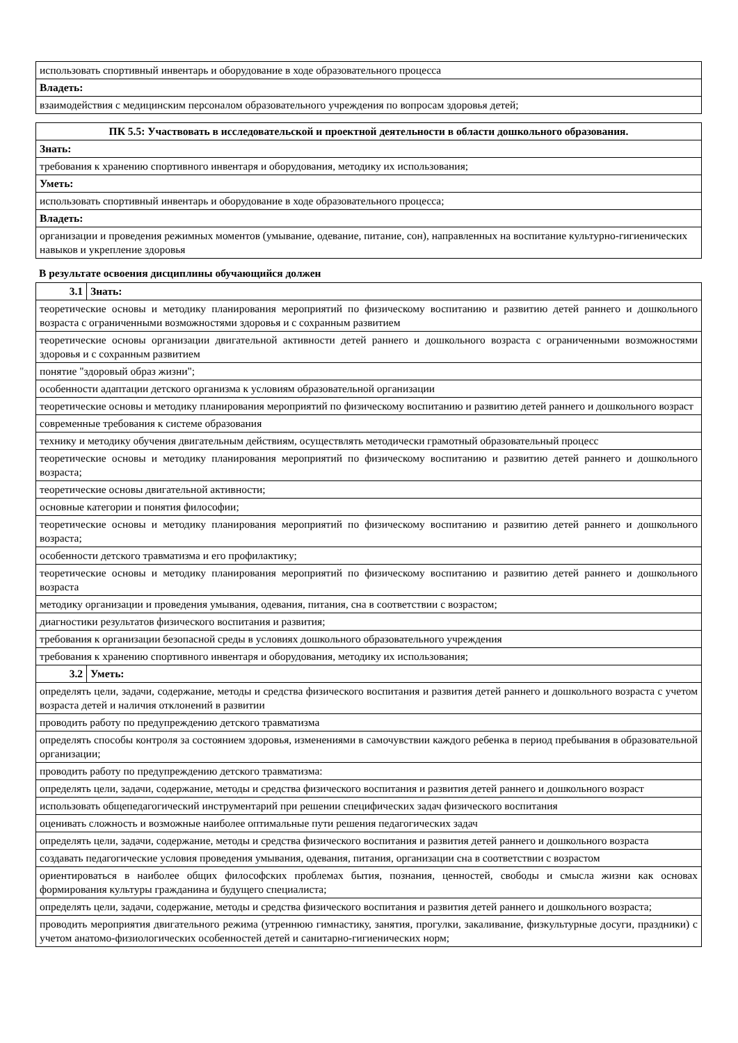| использовать спортивный инвентарь и оборудование в ходе образовательного процесса |
| Владеть: |
| взаимодействия с медицинским персоналом образовательного учреждения по вопросам здоровья детей; |
| ПК 5.5: Участвовать в исследовательской и проектной деятельности в области дошкольного образования. |
| --- |
| Знать: |
| требования к хранению спортивного инвентаря и оборудования, методику их использования; |
| Уметь: |
| использовать спортивный инвентарь и оборудование в ходе образовательного процесса; |
| Владеть: |
| организации и проведения режимных моментов (умывание, одевание, питание, сон), направленных на воспитание культурно-гигиенических навыков и укрепление здоровья |
В результате освоения дисциплины обучающийся должен
| 3.1 | Знать: |
| теоретические основы и методику планирования мероприятий по физическому воспитанию и развитию детей раннего и дошкольного возраста с ограниченными возможностями здоровья и с сохранным развитием | |
| теоретические основы организации двигательной активности детей раннего и дошкольного возраста с ограниченными возможностями здоровья и с сохранным развитием | |
| понятие "здоровый образ жизни"; | |
| особенности адаптации детского организма к условиям образовательной организации | |
| теоретические основы и методику планирования мероприятий по физическому воспитанию и развитию детей раннего и дошкольного возраст | |
| современные требования к системе образования | |
| технику и методику обучения двигательным действиям, осуществлять методически грамотный образовательный процесс | |
| теоретические основы и методику планирования мероприятий по физическому воспитанию и развитию детей раннего и дошкольного возраста; | |
| теоретические основы двигательной активности; | |
| основные категории и понятия философии; | |
| теоретические основы и методику планирования мероприятий по физическому воспитанию и развитию детей раннего и дошкольного возраста; | |
| особенности детского травматизма и его профилактику; | |
| теоретические основы и методику планирования мероприятий по физическому воспитанию и развитию детей раннего и дошкольного возраста | |
| методику организации и проведения умывания, одевания, питания, сна в соответствии с возрастом; | |
| диагностики результатов физического воспитания и развития; | |
| требования к организации безопасной среды в условиях дошкольного образовательного учреждения | |
| требования к хранению спортивного инвентаря и оборудования, методику их использования; | |
| 3.2 | Уметь: |
| определять цели, задачи, содержание, методы и средства физического воспитания и развития детей раннего и дошкольного возраста с учетом возраста детей и наличия отклонений в развитии | |
| проводить работу по предупреждению детского травматизма | |
| определять способы контроля за состоянием здоровья, изменениями в самочувствии каждого ребенка в период пребывания в образовательной организации; | |
| проводить работу по предупреждению детского травматизма: | |
| определять цели, задачи, содержание, методы и средства физического воспитания и развития детей раннего и дошкольного возраст | |
| использовать общепедагогический инструментарий при решении специфических задач физического воспитания | |
| оценивать сложность и возможные наиболее оптимальные пути решения педагогических задач | |
| определять цели, задачи, содержание, методы и средства физического воспитания и развития детей раннего и дошкольного возраста | |
| создавать педагогические условия проведения умывания, одевания, питания, организации сна в соответствии с возрастом | |
| ориентироваться в наиболее общих философских проблемах бытия, познания, ценностей, свободы и смысла жизни как основах формирования культуры гражданина и будущего специалиста; | |
| определять цели, задачи, содержание, методы и средства физического воспитания и развития детей раннего и дошкольного возраста; | |
| проводить мероприятия двигательного режима (утреннюю гимнастику, занятия, прогулки, закаливание, физкультурные досуги, праздники) с учетом анатомо-физиологических особенностей детей и санитарно-гигиенических норм; | |